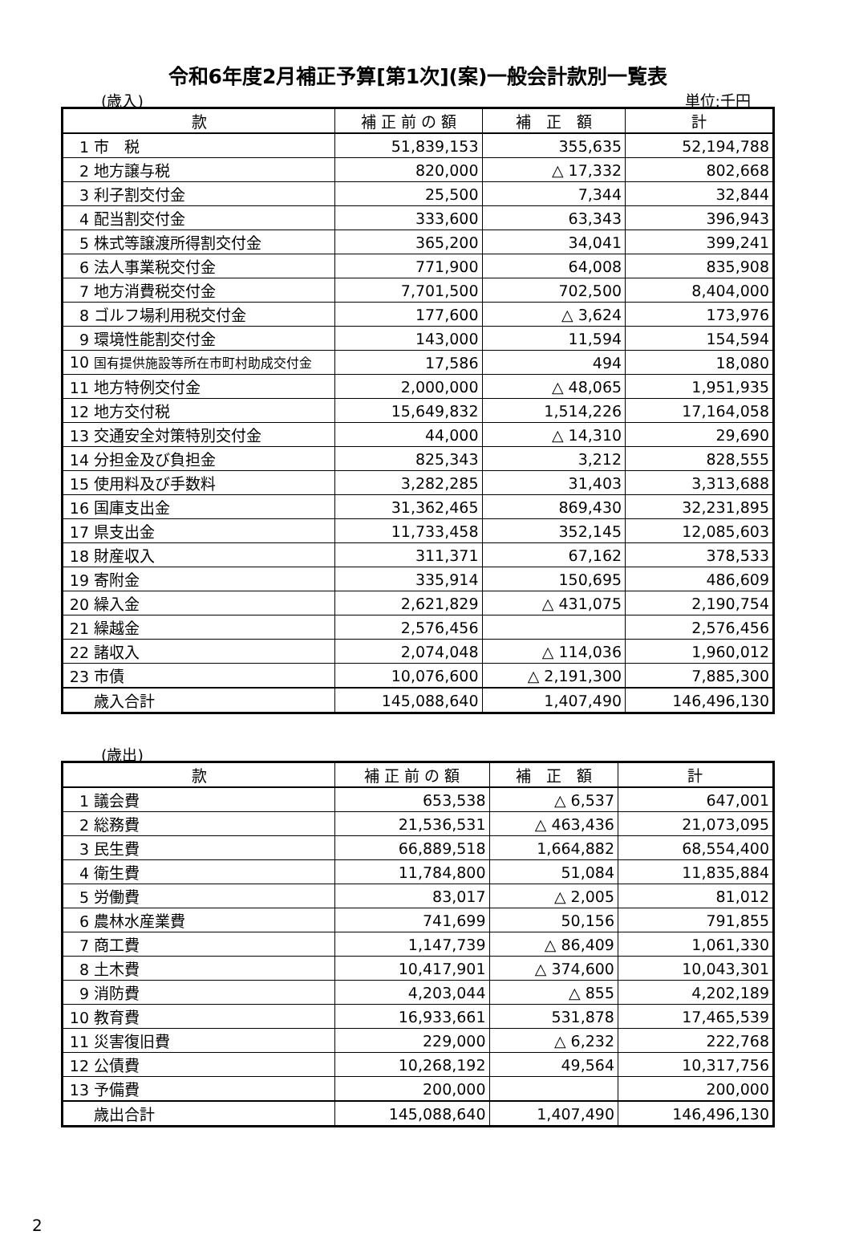令和6年度2月補正予算[第1次](案)一般会計款別一覧表
(歳入) 単位:千円
| 款 | 補 正 前 の 額 | 補 正 額 | 計 |
| --- | --- | --- | --- |
| 1 市 税 | 51,839,153 | 355,635 | 52,194,788 |
| 2 地方譲与税 | 820,000 | △ 17,332 | 802,668 |
| 3 利子割交付金 | 25,500 | 7,344 | 32,844 |
| 4 配当割交付金 | 333,600 | 63,343 | 396,943 |
| 5 株式等譲渡所得割交付金 | 365,200 | 34,041 | 399,241 |
| 6 法人事業税交付金 | 771,900 | 64,008 | 835,908 |
| 7 地方消費税交付金 | 7,701,500 | 702,500 | 8,404,000 |
| 8 ゴルフ場利用税交付金 | 177,600 | △ 3,624 | 173,976 |
| 9 環境性能割交付金 | 143,000 | 11,594 | 154,594 |
| 10 国有提供施設等所在市町村助成交付金 | 17,586 | 494 | 18,080 |
| 11 地方特例交付金 | 2,000,000 | △ 48,065 | 1,951,935 |
| 12 地方交付税 | 15,649,832 | 1,514,226 | 17,164,058 |
| 13 交通安全対策特別交付金 | 44,000 | △ 14,310 | 29,690 |
| 14 分担金及び負担金 | 825,343 | 3,212 | 828,555 |
| 15 使用料及び手数料 | 3,282,285 | 31,403 | 3,313,688 |
| 16 国庫支出金 | 31,362,465 | 869,430 | 32,231,895 |
| 17 県支出金 | 11,733,458 | 352,145 | 12,085,603 |
| 18 財産収入 | 311,371 | 67,162 | 378,533 |
| 19 寄附金 | 335,914 | 150,695 | 486,609 |
| 20 繰入金 | 2,621,829 | △ 431,075 | 2,190,754 |
| 21 繰越金 | 2,576,456 | | 2,576,456 |
| 22 諸収入 | 2,074,048 | △ 114,036 | 1,960,012 |
| 23 市債 | 10,076,600 | △ 2,191,300 | 7,885,300 |
| 歳入合計 | 145,088,640 | 1,407,490 | 146,496,130 |
(歳出)
| 款 | 補 正 前 の 額 | 補 正 額 | 計 |
| --- | --- | --- | --- |
| 1 議会費 | 653,538 | △ 6,537 | 647,001 |
| 2 総務費 | 21,536,531 | △ 463,436 | 21,073,095 |
| 3 民生費 | 66,889,518 | 1,664,882 | 68,554,400 |
| 4 衛生費 | 11,784,800 | 51,084 | 11,835,884 |
| 5 労働費 | 83,017 | △ 2,005 | 81,012 |
| 6 農林水産業費 | 741,699 | 50,156 | 791,855 |
| 7 商工費 | 1,147,739 | △ 86,409 | 1,061,330 |
| 8 土木費 | 10,417,901 | △ 374,600 | 10,043,301 |
| 9 消防費 | 4,203,044 | △ 855 | 4,202,189 |
| 10 教育費 | 16,933,661 | 531,878 | 17,465,539 |
| 11 災害復旧費 | 229,000 | △ 6,232 | 222,768 |
| 12 公債費 | 10,268,192 | 49,564 | 10,317,756 |
| 13 予備費 | 200,000 | | 200,000 |
| 歳出合計 | 145,088,640 | 1,407,490 | 146,496,130 |
2